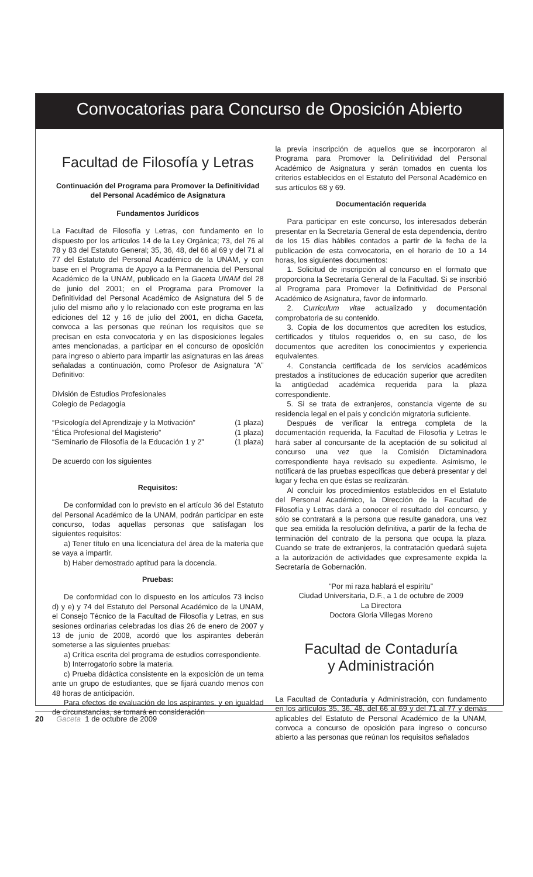Convocatorias para Concurso de Oposición Abierto
Facultad de Filosofía y Letras
Continuación del Programa para Promover la Definitividad del Personal Académico de Asignatura
Fundamentos Jurídicos
La Facultad de Filosofía y Letras, con fundamento en lo dispuesto por los artículos 14 de la Ley Orgánica; 73, del 76 al 78 y 83 del Estatuto General; 35, 36, 48, del 66 al 69 y del 71 al 77 del Estatuto del Personal Académico de la UNAM, y con base en el Programa de Apoyo a la Permanencia del Personal Académico de la UNAM, publicado en la Gaceta UNAM del 28 de junio del 2001; en el Programa para Promover la Definitividad del Personal Académico de Asignatura del 5 de julio del mismo año y lo relacionado con este programa en las ediciones del 12 y 16 de julio del 2001, en dicha Gaceta, convoca a las personas que reúnan los requisitos que se precisan en esta convocatoria y en las disposiciones legales antes mencionadas, a participar en el concurso de oposición para ingreso o abierto para impartir las asignaturas en las áreas señaladas a continuación, como Profesor de Asignatura “A” Definitivo:
División de Estudios Profesionales
Colegio de Pedagogía
“Psicología del Aprendizaje y la Motivación” (1 plaza)
“Ética Profesional del Magisterio” (1 plaza)
“Seminario de Filosofía de la Educación 1 y 2” (1 plaza)
De acuerdo con los siguientes
Requisitos:
De conformidad con lo previsto en el artículo 36 del Estatuto del Personal Académico de la UNAM, podrán participar en este concurso, todas aquellas personas que satisfagan los siguientes requisitos:
a) Tener título en una licenciatura del área de la materia que se vaya a impartir.
b) Haber demostrado aptitud para la docencia.
Pruebas:
De conformidad con lo dispuesto en los artículos 73 inciso d) y e) y 74 del Estatuto del Personal Académico de la UNAM, el Consejo Técnico de la Facultad de Filosofía y Letras, en sus sesiones ordinarias celebradas los días 26 de enero de 2007 y 13 de junio de 2008, acordó que los aspirantes deberán someterse a las siguientes pruebas:
a) Crítica escrita del programa de estudios correspondiente.
b) Interrogatorio sobre la materia.
c) Prueba didáctica consistente en la exposición de un tema ante un grupo de estudiantes, que se fijará cuando menos con 48 horas de anticipación.
Para efectos de evaluación de los aspirantes, y en igualdad de circunstancias, se tomará en consideración
la previa inscripción de aquellos que se incorporaron al Programa para Promover la Definitividad del Personal Académico de Asignatura y serán tomados en cuenta los criterios establecidos en el Estatuto del Personal Académico en sus artículos 68 y 69.
Documentación requerida
Para participar en este concurso, los interesados deberán presentar en la Secretaría General de esta dependencia, dentro de los 15 días hábiles contados a partir de la fecha de la publicación de esta convocatoria, en el horario de 10 a 14 horas, los siguientes documentos:
1. Solicitud de inscripción al concurso en el formato que proporciona la Secretaría General de la Facultad. Si se inscribió al Programa para Promover la Definitividad de Personal Académico de Asignatura, favor de informarlo.
2. Curriculum vitae actualizado y documentación comprobatoria de su contenido.
3. Copia de los documentos que acrediten los estudios, certificados y títulos requeridos o, en su caso, de los documentos que acrediten los conocimientos y experiencia equivalentes.
4. Constancia certificada de los servicios académicos prestados a instituciones de educación superior que acrediten la antigüedad académica requerida para la plaza correspondiente.
5. Si se trata de extranjeros, constancia vigente de su residencia legal en el país y condición migratoria suficiente.
Después de verificar la entrega completa de la documentación requerida, la Facultad de Filosofía y Letras le hará saber al concursante de la aceptación de su solicitud al concurso una vez que la Comisión Dictaminadora correspondiente haya revisado su expediente. Asimismo, le notificará de las pruebas específicas que deberá presentar y del lugar y fecha en que éstas se realizarán.
Al concluir los procedimientos establecidos en el Estatuto del Personal Académico, la Dirección de la Facultad de Filosofía y Letras dará a conocer el resultado del concurso, y sólo se contratará a la persona que resulte ganadora, una vez que sea emitida la resolución definitiva, a partir de la fecha de terminación del contrato de la persona que ocupa la plaza. Cuando se trate de extranjeros, la contratación quedará sujeta a la autorización de actividades que expresamente expida la Secretaría de Gobernación.
“Por mi raza hablará el espíritu”
Ciudad Universitaria, D.F., a 1 de octubre de 2009
La Directora
Doctora Gloria Villegas Moreno
Facultad de Contaduría
y Administración
La Facultad de Contaduría y Administración, con fundamento en los artículos 35, 36, 48, del 66 al 69 y del 71 al 77 y demás aplicables del Estatuto de Personal Académico de la UNAM, convoca a concurso de oposición para ingreso o concurso abierto a las personas que reúnan los requisitos señalados
20 Gaceta 1 de octubre de 2009